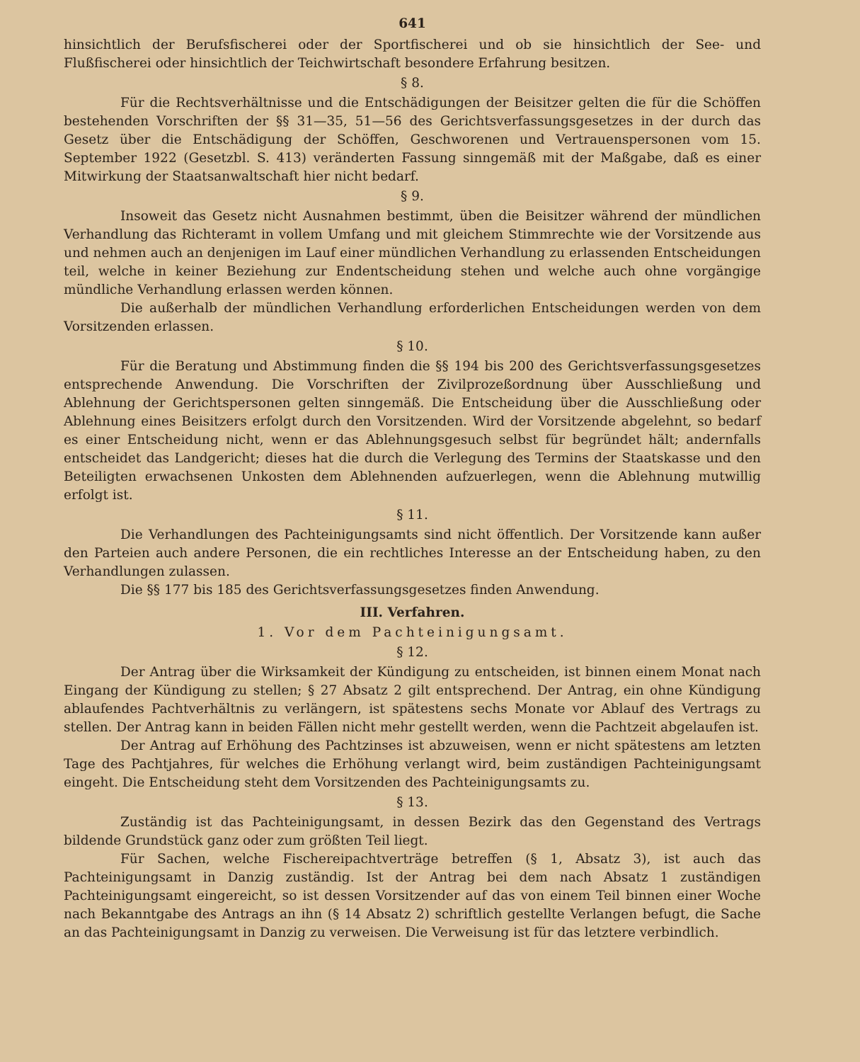641
hinsichtlich der Berufsfischerei oder der Sportfischerei und ob sie hinsichtlich der See- und Flußfischerei oder hinsichtlich der Teichwirtschaft besondere Erfahrung besitzen.
§ 8.
Für die Rechtsverhältnisse und die Entschädigungen der Beisitzer gelten die für die Schöffen bestehenden Vorschriften der §§ 31—35, 51—56 des Gerichtsverfassungsgesetzes in der durch das Gesetz über die Entschädigung der Schöffen, Geschworenen und Vertrauenspersonen vom 15. September 1922 (Gesetzbl. S. 413) veränderten Fassung sinngemäß mit der Maßgabe, daß es einer Mitwirkung der Staatsanwaltschaft hier nicht bedarf.
§ 9.
Insoweit das Gesetz nicht Ausnahmen bestimmt, üben die Beisitzer während der mündlichen Verhandlung das Richteramt in vollem Umfang und mit gleichem Stimmrechte wie der Vorsitzende aus und nehmen auch an denjenigen im Lauf einer mündlichen Verhandlung zu erlassenden Entscheidungen teil, welche in keiner Beziehung zur Endentscheidung stehen und welche auch ohne vorgängige mündliche Verhandlung erlassen werden können.
Die außerhalb der mündlichen Verhandlung erforderlichen Entscheidungen werden von dem Vorsitzenden erlassen.
§ 10.
Für die Beratung und Abstimmung finden die §§ 194 bis 200 des Gerichtsverfassungsgesetzes entsprechende Anwendung. Die Vorschriften der Zivilprozeßordnung über Ausschließung und Ablehnung der Gerichtspersonen gelten sinngemäß. Die Entscheidung über die Ausschließung oder Ablehnung eines Beisitzers erfolgt durch den Vorsitzenden. Wird der Vorsitzende abgelehnt, so bedarf es einer Entscheidung nicht, wenn er das Ablehnungsgesuch selbst für begründet hält; andernfalls entscheidet das Landgericht; dieses hat die durch die Verlegung des Termins der Staatskasse und den Beteiligten erwachsenen Unkosten dem Ablehnenden aufzuerlegen, wenn die Ablehnung mutwillig erfolgt ist.
§ 11.
Die Verhandlungen des Pachteinigungsamts sind nicht öffentlich. Der Vorsitzende kann außer den Parteien auch andere Personen, die ein rechtliches Interesse an der Entscheidung haben, zu den Verhandlungen zulassen.
Die §§ 177 bis 185 des Gerichtsverfassungsgesetzes finden Anwendung.
III. Verfahren.
1. Vor dem Pachteinigungsamt.
§ 12.
Der Antrag über die Wirksamkeit der Kündigung zu entscheiden, ist binnen einem Monat nach Eingang der Kündigung zu stellen; § 27 Absatz 2 gilt entsprechend. Der Antrag, ein ohne Kündigung ablaufendes Pachtverhältnis zu verlängern, ist spätestens sechs Monate vor Ablauf des Vertrags zu stellen. Der Antrag kann in beiden Fällen nicht mehr gestellt werden, wenn die Pachtzeit abgelaufen ist.
Der Antrag auf Erhöhung des Pachtzinses ist abzuweisen, wenn er nicht spätestens am letzten Tage des Pachtjahres, für welches die Erhöhung verlangt wird, beim zuständigen Pachteinigungsamt eingeht. Die Entscheidung steht dem Vorsitzenden des Pachteinigungsamts zu.
§ 13.
Zuständig ist das Pachteinigungsamt, in dessen Bezirk das den Gegenstand des Vertrags bildende Grundstück ganz oder zum größten Teil liegt.
Für Sachen, welche Fischereipachtverträge betreffen (§ 1, Absatz 3), ist auch das Pachteinigungsamt in Danzig zuständig. Ist der Antrag bei dem nach Absatz 1 zuständigen Pachteinigungsamt eingereicht, so ist dessen Vorsitzender auf das von einem Teil binnen einer Woche nach Bekanntgabe des Antrags an ihn (§ 14 Absatz 2) schriftlich gestellte Verlangen befugt, die Sache an das Pachteinigungsamt in Danzig zu verweisen. Die Verweisung ist für das letztere verbindlich.